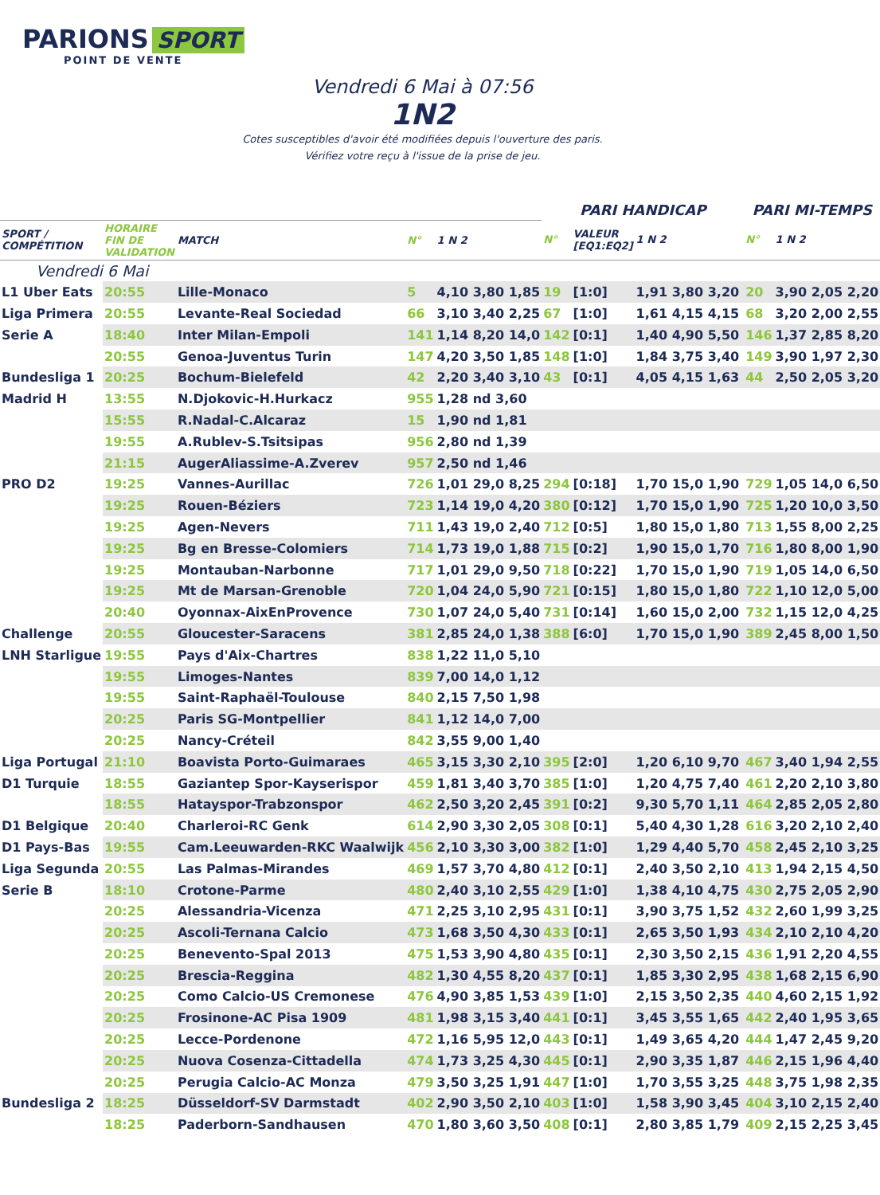PARIONS SPORT
POINT DE VENTE
Vendredi 6 Mai à 07:56
1N2
Cotes susceptibles d'avoir été modifiées depuis l'ouverture des paris.
Vérifiez votre reçu à l'issue de la prise de jeu.
| | | | | | PARI HANDICAP | | | | PARI MI-TEMPS | |
| --- | --- | --- | --- | --- | --- | --- | --- | --- | --- | --- |
| SPORT / COMPÉTITION | HORAIRE FIN DE VALIDATION | MATCH | N° | 1 N 2 | N° | VALEUR [EQ1:EQ2] | 1 N 2 | | N° | 1 N 2 |
| Vendredi 6 Mai | | | | | | | | | | |
| L1 Uber Eats | 20:55 | Lille-Monaco | 5 | 4,10 3,80 1,85 | 19 | [1:0] | 1,91 3,80 3,20 | | 20 | 3,90 2,05 2,20 |
| Liga Primera | 20:55 | Levante-Real Sociedad | 66 | 3,10 3,40 2,25 | 67 | [1:0] | 1,61 4,15 4,15 | | 68 | 3,20 2,00 2,55 |
| Serie A | 18:40 | Inter Milan-Empoli | 141 | 1,14 8,20 14,0 | 142 | [0:1] | 1,40 4,90 5,50 | | 146 | 1,37 2,85 8,20 |
| | 20:55 | Genoa-Juventus Turin | 147 | 4,20 3,50 1,85 | 148 | [1:0] | 1,84 3,75 3,40 | | 149 | 3,90 1,97 2,30 |
| Bundesliga 1 | 20:25 | Bochum-Bielefeld | 42 | 2,20 3,40 3,10 | 43 | [0:1] | 4,05 4,15 1,63 | | 44 | 2,50 2,05 3,20 |
| Madrid H | 13:55 | N.Djokovic-H.Hurkacz | 955 | 1,28 nd 3,60 | | | | | | |
| | 15:55 | R.Nadal-C.Alcaraz | 15 | 1,90 nd 1,81 | | | | | | |
| | 19:55 | A.Rublev-S.Tsitsipas | 956 | 2,80 nd 1,39 | | | | | | |
| | 21:15 | AugerAliassime-A.Zverev | 957 | 2,50 nd 1,46 | | | | | | |
| PRO D2 | 19:25 | Vannes-Aurillac | 726 | 1,01 29,0 8,25 | 294 | [0:18] | 1,70 15,0 1,90 | | 729 | 1,05 14,0 6,50 |
| | 19:25 | Rouen-Béziers | 723 | 1,14 19,0 4,20 | 380 | [0:12] | 1,70 15,0 1,90 | | 725 | 1,20 10,0 3,50 |
| | 19:25 | Agen-Nevers | 711 | 1,43 19,0 2,40 | 712 | [0:5] | 1,80 15,0 1,80 | | 713 | 1,55 8,00 2,25 |
| | 19:25 | Bg en Bresse-Colomiers | 714 | 1,73 19,0 1,88 | 715 | [0:2] | 1,90 15,0 1,70 | | 716 | 1,80 8,00 1,90 |
| | 19:25 | Montauban-Narbonne | 717 | 1,01 29,0 9,50 | 718 | [0:22] | 1,70 15,0 1,90 | | 719 | 1,05 14,0 6,50 |
| | 19:25 | Mt de Marsan-Grenoble | 720 | 1,04 24,0 5,90 | 721 | [0:15] | 1,80 15,0 1,80 | | 722 | 1,10 12,0 5,00 |
| | 20:40 | Oyonnax-AixEnProvence | 730 | 1,07 24,0 5,40 | 731 | [0:14] | 1,60 15,0 2,00 | | 732 | 1,15 12,0 4,25 |
| Challenge | 20:55 | Gloucester-Saracens | 381 | 2,85 24,0 1,38 | 388 | [6:0] | 1,70 15,0 1,90 | | 389 | 2,45 8,00 1,50 |
| LNH Starligue | 19:55 | Pays d'Aix-Chartres | 838 | 1,22 11,0 5,10 | | | | | | |
| | 19:55 | Limoges-Nantes | 839 | 7,00 14,0 1,12 | | | | | | |
| | 19:55 | Saint-Raphaël-Toulouse | 840 | 2,15 7,50 1,98 | | | | | | |
| | 20:25 | Paris SG-Montpellier | 841 | 1,12 14,0 7,00 | | | | | | |
| | 20:25 | Nancy-Créteil | 842 | 3,55 9,00 1,40 | | | | | | |
| Liga Portugal | 21:10 | Boavista Porto-Guimaraes | 465 | 3,15 3,30 2,10 | 395 | [2:0] | 1,20 6,10 9,70 | | 467 | 3,40 1,94 2,55 |
| D1 Turquie | 18:55 | Gaziantep Spor-Kayserispor | 459 | 1,81 3,40 3,70 | 385 | [1:0] | 1,20 4,75 7,40 | | 461 | 2,20 2,10 3,80 |
| | 18:55 | Hatayspor-Trabzonspor | 462 | 2,50 3,20 2,45 | 391 | [0:2] | 9,30 5,70 1,11 | | 464 | 2,85 2,05 2,80 |
| D1 Belgique | 20:40 | Charleroi-RC Genk | 614 | 2,90 3,30 2,05 | 308 | [0:1] | 5,40 4,30 1,28 | | 616 | 3,20 2,10 2,40 |
| D1 Pays-Bas | 19:55 | Cam.Leeuwarden-RKC Waalwijk | 456 | 2,10 3,30 3,00 | 382 | [1:0] | 1,29 4,40 5,70 | | 458 | 2,45 2,10 3,25 |
| Liga Segunda | 20:55 | Las Palmas-Mirandes | 469 | 1,57 3,70 4,80 | 412 | [0:1] | 2,40 3,50 2,10 | | 413 | 1,94 2,15 4,50 |
| Serie B | 18:10 | Crotone-Parme | 480 | 2,40 3,10 2,55 | 429 | [1:0] | 1,38 4,10 4,75 | | 430 | 2,75 2,05 2,90 |
| | 20:25 | Alessandria-Vicenza | 471 | 2,25 3,10 2,95 | 431 | [0:1] | 3,90 3,75 1,52 | | 432 | 2,60 1,99 3,25 |
| | 20:25 | Ascoli-Ternana Calcio | 473 | 1,68 3,50 4,30 | 433 | [0:1] | 2,65 3,50 1,93 | | 434 | 2,10 2,10 4,20 |
| | 20:25 | Benevento-Spal 2013 | 475 | 1,53 3,90 4,80 | 435 | [0:1] | 2,30 3,50 2,15 | | 436 | 1,91 2,20 4,55 |
| | 20:25 | Brescia-Reggina | 482 | 1,30 4,55 8,20 | 437 | [0:1] | 1,85 3,30 2,95 | | 438 | 1,68 2,15 6,90 |
| | 20:25 | Como Calcio-US Cremonese | 476 | 4,90 3,85 1,53 | 439 | [1:0] | 2,15 3,50 2,35 | | 440 | 4,60 2,15 1,92 |
| | 20:25 | Frosinone-AC Pisa 1909 | 481 | 1,98 3,15 3,40 | 441 | [0:1] | 3,45 3,55 1,65 | | 442 | 2,40 1,95 3,65 |
| | 20:25 | Lecce-Pordenone | 472 | 1,16 5,95 12,0 | 443 | [0:1] | 1,49 3,65 4,20 | | 444 | 1,47 2,45 9,20 |
| | 20:25 | Nuova Cosenza-Cittadella | 474 | 1,73 3,25 4,30 | 445 | [0:1] | 2,90 3,35 1,87 | | 446 | 2,15 1,96 4,40 |
| | 20:25 | Perugia Calcio-AC Monza | 479 | 3,50 3,25 1,91 | 447 | [1:0] | 1,70 3,55 3,25 | | 448 | 3,75 1,98 2,35 |
| Bundesliga 2 | 18:25 | Düsseldorf-SV Darmstadt | 402 | 2,90 3,50 2,10 | 403 | [1:0] | 1,58 3,90 3,45 | | 404 | 3,10 2,15 2,40 |
| | 18:25 | Paderborn-Sandhausen | 470 | 1,80 3,60 3,50 | 408 | [0:1] | 2,80 3,85 1,79 | | 409 | 2,15 2,25 3,45 |